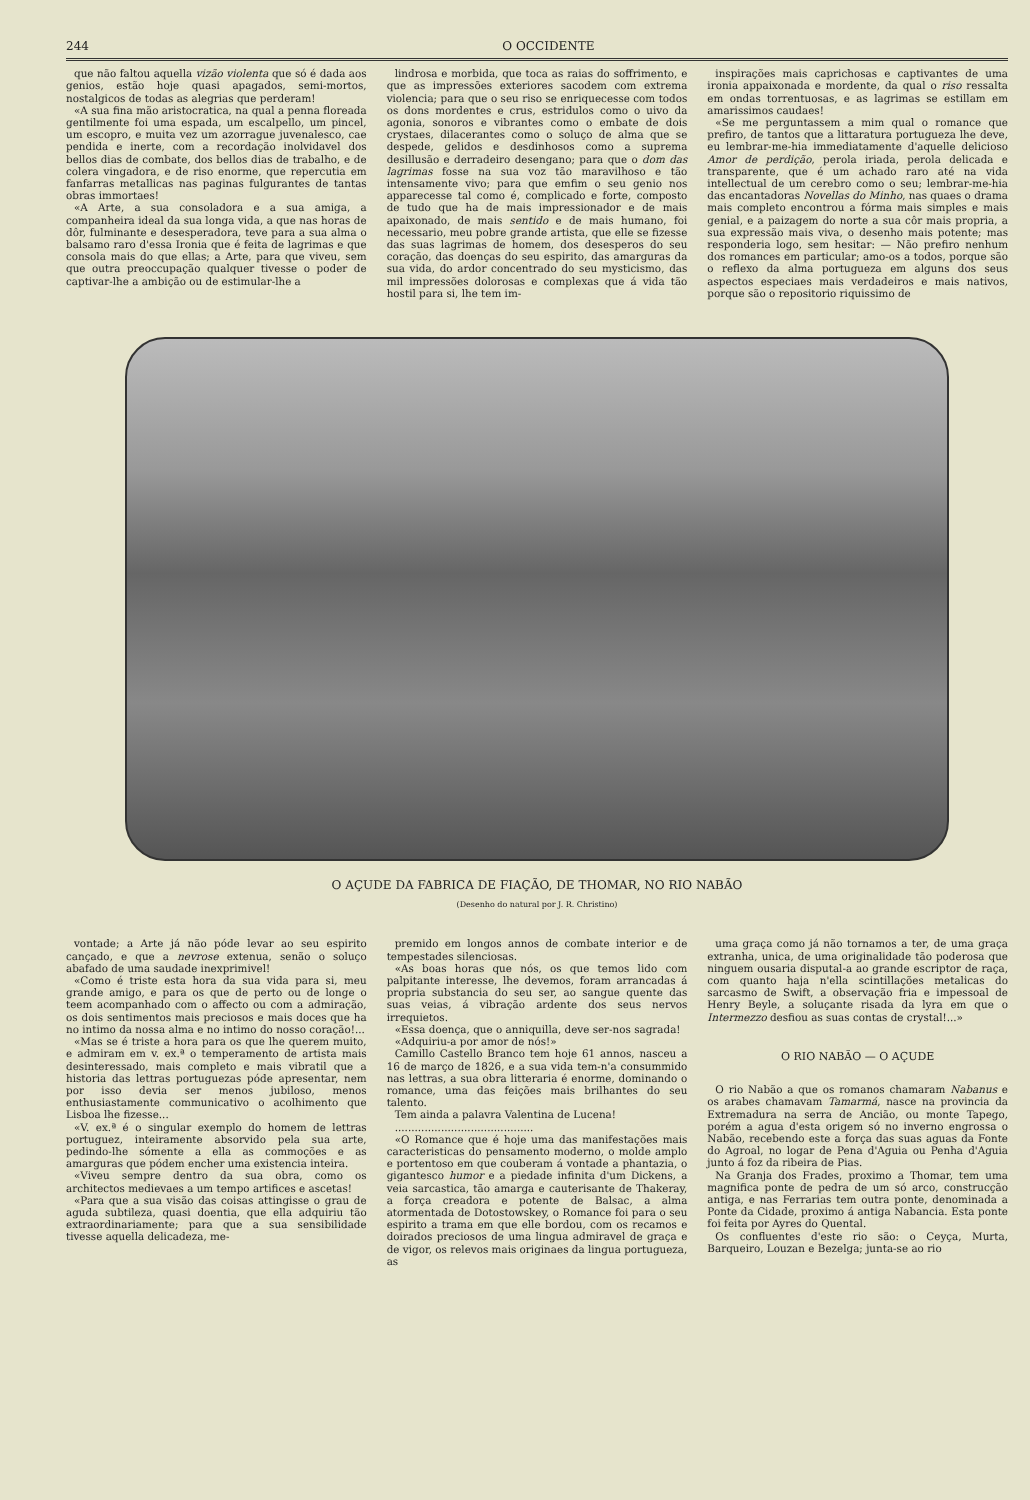244 O OCCIDENTE
que não faltou aquella vizão violenta que só é dada aos genios, estão hoje quasi apagados, semi-mortos, nostalgicos de todas as alegrias que perderam!
«A sua fina mão aristocratica, na qual a penna floreada gentilmente foi uma espada, um escalpello, um pincel, um escopro, e muita vez um azorrague juvenalesco, cae pendida e inerte, com a recordação inolvidavel dos bellos dias de combate, dos bellos dias de trabalho, e de colera vingadora, e de riso enorme, que repercutia em fanfarras metallicas nas paginas fulgurantes de tantas obras immortaes!
«A Arte, a sua consoladora e a sua amiga, a companheira ideal da sua longa vida, a que nas horas de dôr, fulminante e desesperadora, teve para a sua alma o balsamo raro d'essa Ironia que é feita de lagrimas e que consola mais do que ellas; a Arte, para que viveu, sem que outra preoccupação qualquer tivesse o poder de captivar-lhe a ambição ou de estimular-lhe a
lindrosa e morbida, que toca as raias do soffrimento, e que as impressões exteriores sacodem com extrema violencia; para que o seu riso se enriquecesse com todos os dons mordentes e crus, estridulos como o uivo da agonia, sonoros e vibrantes como o embate de dois crystaes, dilacerantes como o soluço de alma que se despede, gelidos e desdinhosos como a suprema desillusão e derradeiro desengano; para que o dom das lagrimas fosse na sua voz tão maravilhoso e tão intensamente vivo; para que emfim o seu genio nos apparecesse tal como é, complicado e forte, composto de tudo que ha de mais impressionador e de mais apaixonado, de mais sentido e de mais humano, foi necessario, meu pobre grande artista, que elle se fizesse das suas lagrimas de homem, dos desesperos do seu coração, das doenças do seu espirito, das amarguras da sua vida, do ardor concentrado do seu mysticismo, das mil impressões dolorosas e complexas que á vida tão hostil para si, lhe tem im-
inspirações mais caprichosas e captivantes de uma ironia appaixonada e mordente, da qual o riso ressalta em ondas torrentuosas, e as lagrimas se estillam em amarissimos caudaes!
«Se me perguntassem a mim qual o romance que prefiro, de tantos que a littaratura portugueza lhe deve, eu lembrar-me-hia immediatamente d'aquelle delicioso Amor de perdição, perola iriada, perola delicada e transparente, que é um achado raro até na vida intellectual de um cerebro como o seu; lembrar-me-hia das encantadoras Novellas do Minho, nas quaes o drama mais completo encontrou a fórma mais simples e mais genial, e a paizagem do norte a sua côr mais propria, a sua expressão mais viva, o desenho mais potente; mas responderia logo, sem hesitar: — Não prefiro nenhum dos romances em particular; amo-os a todos, porque são o reflexo da alma portugueza em alguns dos seus aspectos especiaes mais verdadeiros e mais nativos, porque são o repositorio riquissimo de
O AÇUDE DA FABRICA DE FIAÇÃO, DE THOMAR, NO RIO NABÃO
(Desenho do natural por J. R. Christino)
vontade; a Arte já não póde levar ao seu espirito cançado, e que a nevrose extenua, senão o soluço abafado de uma saudade inexprimivel!
«Como é triste esta hora da sua vida para si, meu grande amigo, e para os que de perto ou de longe o teem acompanhado com o affecto ou com a admiração, os dois sentimentos mais preciosos e mais doces que ha no intimo da nossa alma e no intimo do nosso coração!...
«Mas se é triste a hora para os que lhe querem muito, e admiram em v. ex.ª o temperamento de artista mais desinteressado, mais completo e mais vibratil que a historia das lettras portuguezas póde apresentar, nem por isso devia ser menos jubiloso, menos enthusiastamente communicativo o acolhimento que Lisboa lhe fizesse...
«V. ex.ª é o singular exemplo do homem de lettras portuguez, inteiramente absorvido pela sua arte, pedindo-lhe sómente a ella as commoções e as amarguras que pódem encher uma existencia inteira.
«Viveu sempre dentro da sua obra, como os architectos medievaes a um tempo artifices e ascetas!
«Para que a sua visão das coisas attingisse o grau de aguda subtileza, quasi doentia, que ella adquiriu tão extraordinariamente; para que a sua sensibilidade tivesse aquella delicadeza, me-
premido em longos annos de combate interior e de tempestades silenciosas.
«As boas horas que nós, os que temos lido com palpitante interesse, lhe devemos, foram arrancadas á propria substancia do seu ser, ao sangue quente das suas veias, á vibração ardente dos seus nervos irrequietos.
«Essa doença, que o anniquilla, deve ser-nos sagrada!
«Adquiriu-a por amor de nós!»
Camillo Castello Branco tem hoje 61 annos, nasceu a 16 de março de 1826, e a sua vida tem-n'a consummido nas lettras, a sua obra litteraria é enorme, dominando o romance, uma das feições mais brilhantes do seu talento.
Tem ainda a palavra Valentina de Lucena!
..........................................
«O Romance que é hoje uma das manifestações mais caracteristicas do pensamento moderno, o molde amplo e portentoso em que couberam á vontade a phantazia, o gigantesco humor e a piedade infinita d'um Dickens, a veia sarcastica, tão amarga e cauterisante de Thakeray, a força creadora e potente de Balsac, a alma atormentada de Dotostowskey, o Romance foi para o seu espirito a trama em que elle bordou, com os recamos e doirados preciosos de uma lingua admiravel de graça e de vigor, os relevos mais originaes da lingua portugueza, as
uma graça como já não tornamos a ter, de uma graça extranha, unica, de uma originalidade tão poderosa que ninguem ousaria disputal-a ao grande escriptor de raça, com quanto haja n'ella scintillações metalicas do sarcasmo de Swift, a observação fria e impessoal de Henry Beyle, a soluçante risada da lyra em que o Intermezzo desfiou as suas contas de crystal!...»
O RIO NABÃO — O AÇUDE
O rio Nabão a que os romanos chamaram Nabanus e os arabes chamavam Tamarmá, nasce na provincia da Extremadura na serra de Ancião, ou monte Tapego, porém a agua d'esta origem só no inverno engrossa o Nabão, recebendo este a força das suas aguas da Fonte do Agroal, no logar de Pena d'Aguia ou Penha d'Aguia junto á foz da ribeira de Pias.
Na Granja dos Frades, proximo a Thomar, tem uma magnifica ponte de pedra de um só arco, construcção antiga, e nas Ferrarias tem outra ponte, denominada a Ponte da Cidade, proximo á antiga Nabancia. Esta ponte foi feita por Ayres do Quental.
Os confluentes d'este rio são: o Ceyça, Murta, Barqueiro, Louzan e Bezelga; junta-se ao rio